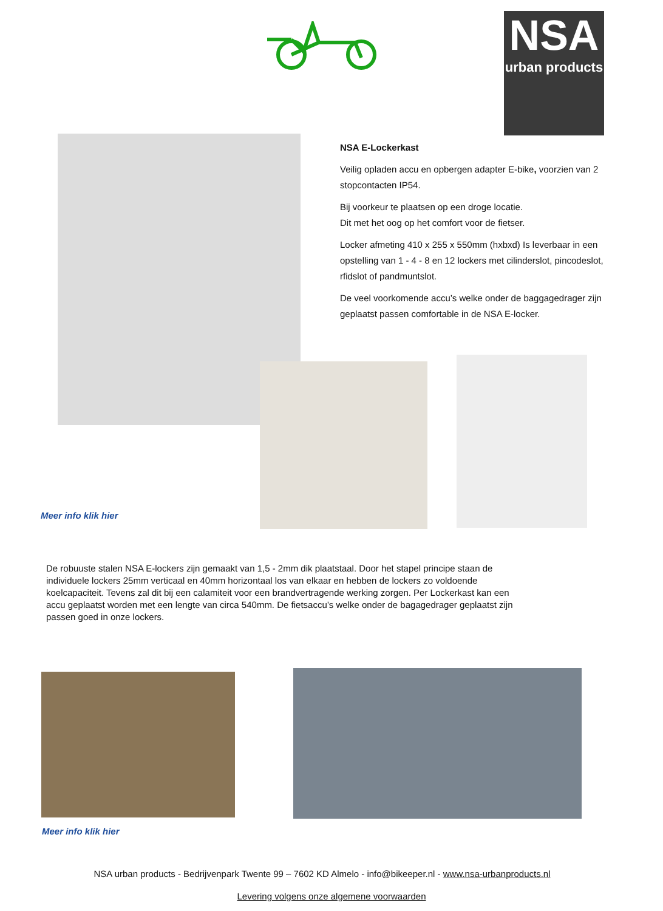NSA
urban products
NSA E-Lockerkast
Veilig opladen accu en opbergen adapter E-bike, voorzien van 2 stopcontacten IP54.
Bij voorkeur te plaatsen op een droge locatie.
Dit met het oog op het comfort voor de fietser.
Locker afmeting 410 x 255 x 550mm (hxbxd) Is leverbaar in een opstelling van 1 - 4 - 8 en 12 lockers met cilinderslot, pincodeslot, rfidslot of pandmuntslot.
De veel voorkomende accu’s welke onder de baggagedrager zijn geplaatst passen comfortable in de NSA E-locker.
Meer info klik hier
De robuuste stalen NSA E-lockers zijn gemaakt van 1,5 - 2mm dik plaatstaal. Door het stapel principe staan de individuele lockers 25mm verticaal en 40mm horizontaal los van elkaar en hebben de lockers zo voldoende koelcapaciteit. Tevens zal dit bij een calamiteit voor een brandvertragende werking zorgen. Per Lockerkast kan een accu geplaatst worden met een lengte van circa 540mm. De fietsaccu’s welke onder de bagagedrager geplaatst zijn passen goed in onze lockers.
Meer info klik hier
NSA urban products - Bedrijvenpark Twente 99 – 7602 KD Almelo - info@bikeeper.nl - www.nsa-urbanproducts.nl
Levering volgens onze algemene voorwaarden